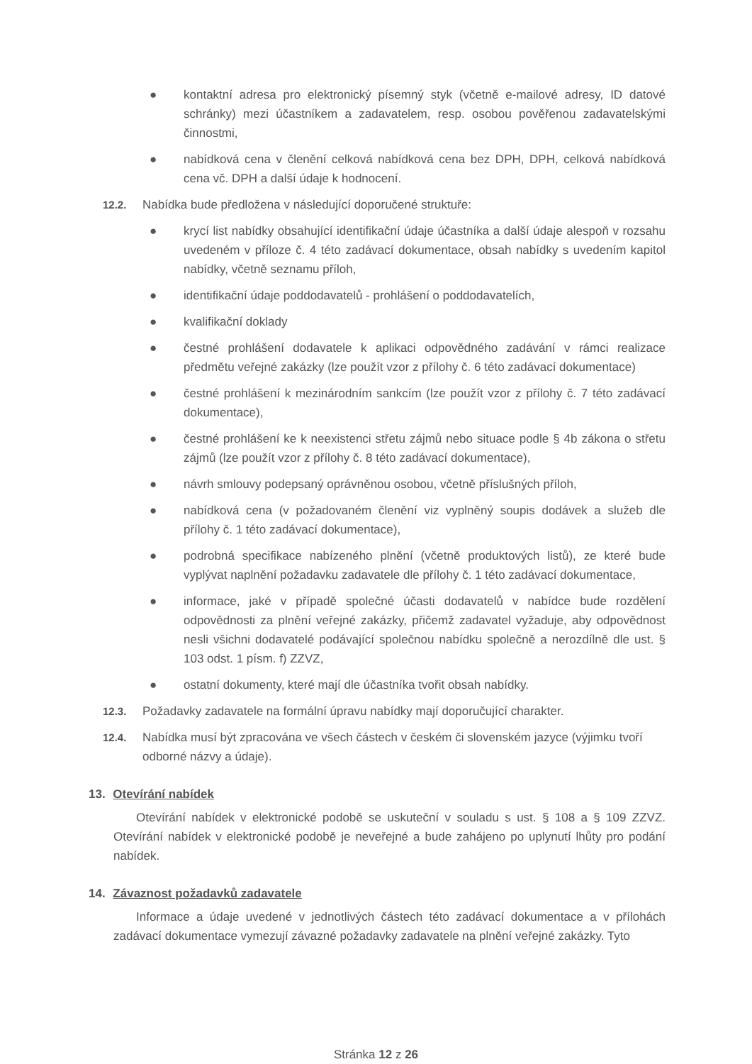● kontaktní adresa pro elektronický písemný styk (včetně e-mailové adresy, ID datové schránky) mezi účastníkem a zadavatelem, resp. osobou pověřenou zadavatelskými činnostmi,
● nabídková cena v členění celková nabídková cena bez DPH, DPH, celková nabídková cena vč. DPH a další údaje k hodnocení.
12.2. Nabídka bude předložena v následující doporučené struktuře:
● krycí list nabídky obsahující identifikační údaje účastníka a další údaje alespoň v rozsahu uvedeném v příloze č. 4 této zadávací dokumentace, obsah nabídky s uvedením kapitol nabídky, včetně seznamu příloh,
● identifikační údaje poddodavatelů - prohlášení o poddodavatelích,
● kvalifikační doklady
● čestné prohlášení dodavatele k aplikaci odpovědného zadávání v rámci realizace předmětu veřejné zakázky (lze použít vzor z přílohy č. 6 této zadávací dokumentace)
● čestné prohlášení k mezinárodním sankcím (lze použít vzor z přílohy č. 7 této zadávací dokumentace),
● čestné prohlášení ke k neexistenci střetu zájmů nebo situace podle § 4b zákona o střetu zájmů (lze použít vzor z přílohy č. 8 této zadávací dokumentace),
● návrh smlouvy podepsaný oprávněnou osobou, včetně příslušných příloh,
● nabídková cena (v požadovaném členění viz vyplněný soupis dodávek a služeb dle přílohy č. 1 této zadávací dokumentace),
● podrobná specifikace nabízeného plnění (včetně produktových listů), ze které bude vyplývat naplnění požadavku zadavatele dle přílohy č. 1 této zadávací dokumentace,
● informace, jaké v případě společné účasti dodavatelů v nabídce bude rozdělení odpovědnosti za plnění veřejné zakázky, přičemž zadavatel vyžaduje, aby odpovědnost nesli všichni dodavatelé podávající společnou nabídku společně a nerozdílně dle ust. § 103 odst. 1 písm. f) ZZVZ,
● ostatní dokumenty, které mají dle účastníka tvořit obsah nabídky.
12.3. Požadavky zadavatele na formální úpravu nabídky mají doporučující charakter.
12.4. Nabídka musí být zpracována ve všech částech v českém či slovenském jazyce (výjimku tvoří odborné názvy a údaje).
13. Otevírání nabídek
Otevírání nabídek v elektronické podobě se uskuteční v souladu s ust. § 108 a § 109 ZZVZ. Otevírání nabídek v elektronické podobě je neveřejné a bude zahájeno po uplynutí lhůty pro podání nabídek.
14. Závaznost požadavků zadavatele
Informace a údaje uvedené v jednotlivých částech této zadávací dokumentace a v přílohách zadávací dokumentace vymezují závazné požadavky zadavatele na plnění veřejné zakázky. Tyto
Stránka 12 z 26